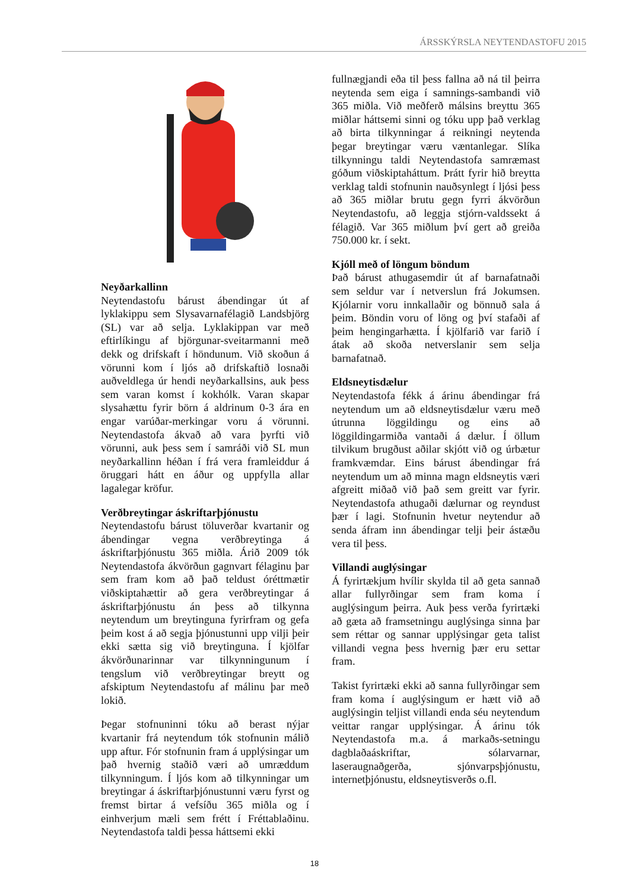ÁRSSKÝRSLA NEYTENDASTOFU 2015
Neyðarkallinn
Neytendastofu bárust ábendingar út af lyklakippu sem Slysavarnafélagið Landsbjörg (SL) var að selja. Lyklakippan var með eftirlíkingu af björgunar-sveitarmanni með dekk og drifskaft í höndunum. Við skoðun á vörunni kom í ljós að drifskaftið losnaði auðveldlega úr hendi neyðarkallsins, auk þess sem varan komst í kokhólk. Varan skapar slysahættu fyrir börn á aldrinum 0-3 ára en engar varúðar-merkingar voru á vörunni. Neytendastofa ákvað að vara þyrfti við vörunni, auk þess sem í samráði við SL mun neyðarkallinn héðan í frá vera framleiddur á öruggari hátt en áður og uppfylla allar lagalegar kröfur.
Verðbreytingar áskriftarþjónustu
Neytendastofu bárust töluverðar kvartanir og ábendingar vegna verðbreytinga á áskriftarþjónustu 365 miðla. Árið 2009 tók Neytendastofa ákvörðun gagnvart félaginu þar sem fram kom að það teldust óréttmætir viðskiptahættir að gera verðbreytingar á áskriftarþjónustu án þess að tilkynna neytendum um breytinguna fyrirfram og gefa þeim kost á að segja þjónustunni upp vilji þeir ekki sætta sig við breytinguna. Í kjölfar ákvörðunarinnar var tilkynningunum í tengslum við verðbreytingar breytt og afskiptum Neytendastofu af málinu þar með lokið.
Þegar stofnuninni tóku að berast nýjar kvartanir frá neytendum tók stofnunin málið upp aftur. Fór stofnunin fram á upplýsingar um það hvernig staðið væri að umræddum tilkynningum. Í ljós kom að tilkynningar um breytingar á áskriftarþjónustunni væru fyrst og fremst birtar á vefsíðu 365 miðla og í einhverjum mæli sem frétt í Fréttablaðinu. Neytendastofa taldi þessa háttsemi ekki
fullnægjandi eða til þess fallna að ná til þeirra neytenda sem eiga í samnings-sambandi við 365 miðla. Við meðferð málsins breyttu 365 miðlar háttsemi sinni og tóku upp það verklag að birta tilkynningar á reikningi neytenda þegar breytingar væru væntanlegar. Slíka tilkynningu taldi Neytendastofa samræmast góðum viðskiptaháttum. Þrátt fyrir hið breytta verklag taldi stofnunin nauðsynlegt í ljósi þess að 365 miðlar brutu gegn fyrri ákvörðun Neytendastofu, að leggja stjórn-valdssekt á félagið. Var 365 miðlum því gert að greiða 750.000 kr. í sekt.
Kjóll með of löngum böndum
Það bárust athugasemdir út af barnafatnaði sem seldur var í netverslun frá Jokumsen. Kjólarnir voru innkallaðir og bönnuð sala á þeim. Böndin voru of löng og því stafaði af þeim hengingarhætta. Í kjölfarið var farið í átak að skoða netverslanir sem selja barnafatnað.
Eldsneytisdælur
Neytendastofa fékk á árinu ábendingar frá neytendum um að eldsneytisdælur væru með útrunna löggildingu og eins að löggildingarmiða vantaði á dælur. Í öllum tilvikum brugðust aðilar skjótt við og úrbætur framkvæmdar. Eins bárust ábendingar frá neytendum um að minna magn eldsneytis væri afgreitt miðað við það sem greitt var fyrir. Neytendastofa athugaði dælurnar og reyndust þær í lagi. Stofnunin hvetur neytendur að senda áfram inn ábendingar telji þeir ástæðu vera til þess.
Villandi auglýsingar
Á fyrirtækjum hvílir skylda til að geta sannað allar fullyrðingar sem fram koma í auglýsingum þeirra. Auk þess verða fyrirtæki að gæta að framsetningu auglýsinga sinna þar sem réttar og sannar upplýsingar geta talist villandi vegna þess hvernig þær eru settar fram.
Takist fyrirtæki ekki að sanna fullyrðingar sem fram koma í auglýsingum er hætt við að auglýsingin teljist villandi enda séu neytendum veittar rangar upplýsingar. Á árinu tók Neytendastofa m.a. á markaðs-setningu dagblaðaáskriftar, sólarvarnar, laseraugnaðgerða, sjónvarpsþjónustu, internetþjónustu, eldsneytisverðs o.fl.
18